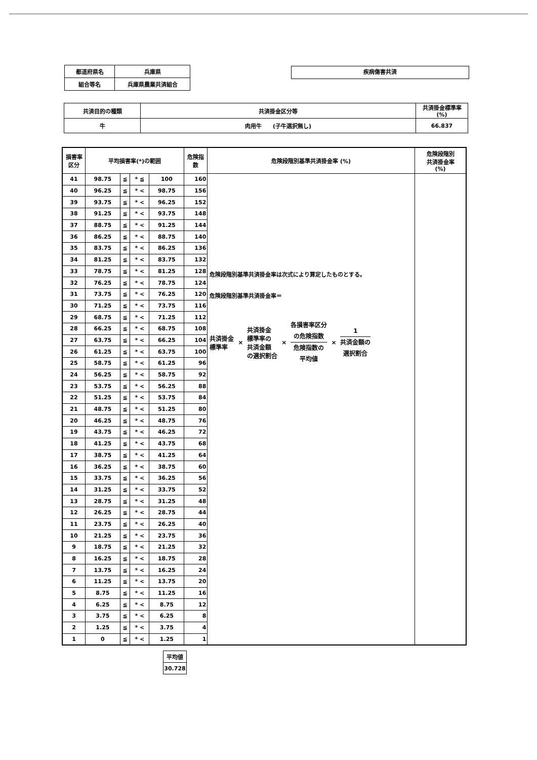| 都道府県名 | 兵庫県 |
| 組合等名 | 兵庫県農業共済組合 |
疾病傷害共済
| 共済目的の種類 | 共済掛金区分等 | 共済掛金標準率 (%) |
| 牛 | 肉用牛 (子牛選択無し) | 66.837 |
| 損害率 区分 | 平均損害率(*)の範囲 | | | | 危険指 数 | 危険段階別基準共済掛金率 (%) | 危険段階別 共済掛金率 (%) |
| 41 | 98.75 | ≦ | * ≦ | 100 | 160 | 危険段階別基準共済掛金率は次式により算定したものとする。 危険段階別基準共済掛金率＝ 共済掛金 標準率 × 共済掛金 標準率の 共済金額 の選択割合 × 各損害率区分 の危険指数 危険指数の 平均値 × 1 共済金額の 選択割合 | |
| 40 | 96.25 | ≦ | * < | 98.75 | 156 | | |
| 39 | 93.75 | ≦ | * < | 96.25 | 152 | | |
| 38 | 91.25 | ≦ | * < | 93.75 | 148 | | |
| 37 | 88.75 | ≦ | * < | 91.25 | 144 | | |
| 36 | 86.25 | ≦ | * < | 88.75 | 140 | | |
| 35 | 83.75 | ≦ | * < | 86.25 | 136 | | |
| 34 | 81.25 | ≦ | * < | 83.75 | 132 | | |
| 33 | 78.75 | ≦ | * < | 81.25 | 128 | | |
| 32 | 76.25 | ≦ | * < | 78.75 | 124 | | |
| 31 | 73.75 | ≦ | * < | 76.25 | 120 | | |
| 30 | 71.25 | ≦ | * < | 73.75 | 116 | | |
| 29 | 68.75 | ≦ | * < | 71.25 | 112 | | |
| 28 | 66.25 | ≦ | * < | 68.75 | 108 | | |
| 27 | 63.75 | ≦ | * < | 66.25 | 104 | | |
| 26 | 61.25 | ≦ | * < | 63.75 | 100 | | |
| 25 | 58.75 | ≦ | * < | 61.25 | 96 | | |
| 24 | 56.25 | ≦ | * < | 58.75 | 92 | | |
| 23 | 53.75 | ≦ | * < | 56.25 | 88 | | |
| 22 | 51.25 | ≦ | * < | 53.75 | 84 | | |
| 21 | 48.75 | ≦ | * < | 51.25 | 80 | | |
| 20 | 46.25 | ≦ | * < | 48.75 | 76 | | |
| 19 | 43.75 | ≦ | * < | 46.25 | 72 | | |
| 18 | 41.25 | ≦ | * < | 43.75 | 68 | | |
| 17 | 38.75 | ≦ | * < | 41.25 | 64 | | |
| 16 | 36.25 | ≦ | * < | 38.75 | 60 | | |
| 15 | 33.75 | ≦ | * < | 36.25 | 56 | | |
| 14 | 31.25 | ≦ | * < | 33.75 | 52 | | |
| 13 | 28.75 | ≦ | * < | 31.25 | 48 | | |
| 12 | 26.25 | ≦ | * < | 28.75 | 44 | | |
| 11 | 23.75 | ≦ | * < | 26.25 | 40 | | |
| 10 | 21.25 | ≦ | * < | 23.75 | 36 | | |
| 9 | 18.75 | ≦ | * < | 21.25 | 32 | | |
| 8 | 16.25 | ≦ | * < | 18.75 | 28 | | |
| 7 | 13.75 | ≦ | * < | 16.25 | 24 | | |
| 6 | 11.25 | ≦ | * < | 13.75 | 20 | | |
| 5 | 8.75 | ≦ | * < | 11.25 | 16 | | |
| 4 | 6.25 | ≦ | * < | 8.75 | 12 | | |
| 3 | 3.75 | ≦ | * < | 6.25 | 8 | | |
| 2 | 1.25 | ≦ | * < | 3.75 | 4 | | |
| 1 | 0 | ≦ | * < | 1.25 | 1 | | |
| 平均値 |
| 30.728 |